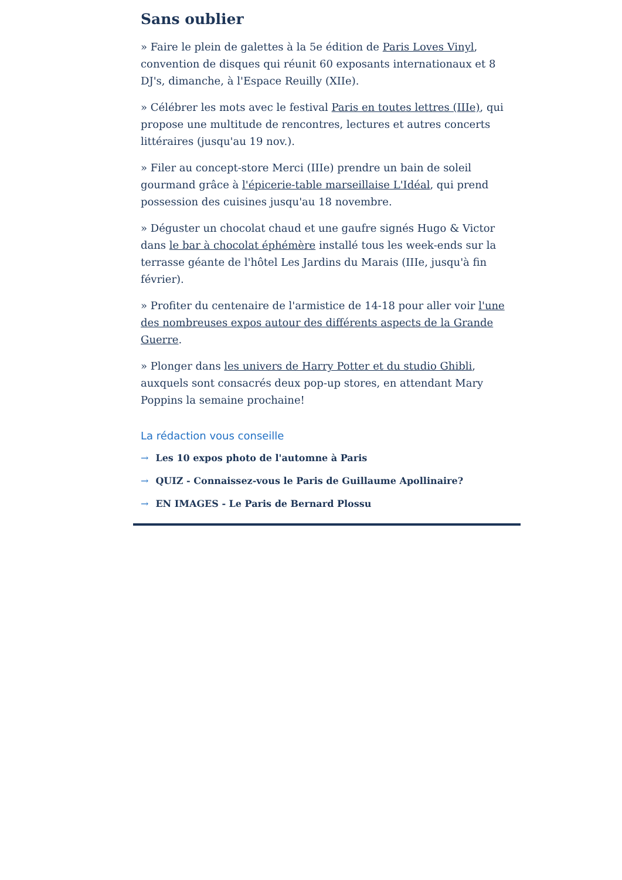Sans oublier
» Faire le plein de galettes à la 5e édition de Paris Loves Vinyl, convention de disques qui réunit 60 exposants internationaux et 8 DJ's, dimanche, à l'Espace Reuilly (XIIe).
» Célébrer les mots avec le festival Paris en toutes lettres (IIIe), qui propose une multitude de rencontres, lectures et autres concerts littéraires (jusqu'au 19 nov.).
» Filer au concept-store Merci (IIIe) prendre un bain de soleil gourmand grâce à l'épicerie-table marseillaise L'Idéal, qui prend possession des cuisines jusqu'au 18 novembre.
» Déguster un chocolat chaud et une gaufre signés Hugo & Victor dans le bar à chocolat éphémère installé tous les week-ends sur la terrasse géante de l'hôtel Les Jardins du Marais (IIIe, jusqu'à fin février).
» Profiter du centenaire de l'armistice de 14-18 pour aller voir l'une des nombreuses expos autour des différents aspects de la Grande Guerre.
» Plonger dans les univers de Harry Potter et du studio Ghibli, auxquels sont consacrés deux pop-up stores, en attendant Mary Poppins la semaine prochaine!
La rédaction vous conseille
→ Les 10 expos photo de l'automne à Paris
→ QUIZ - Connaissez-vous le Paris de Guillaume Apollinaire?
→ EN IMAGES - Le Paris de Bernard Plossu